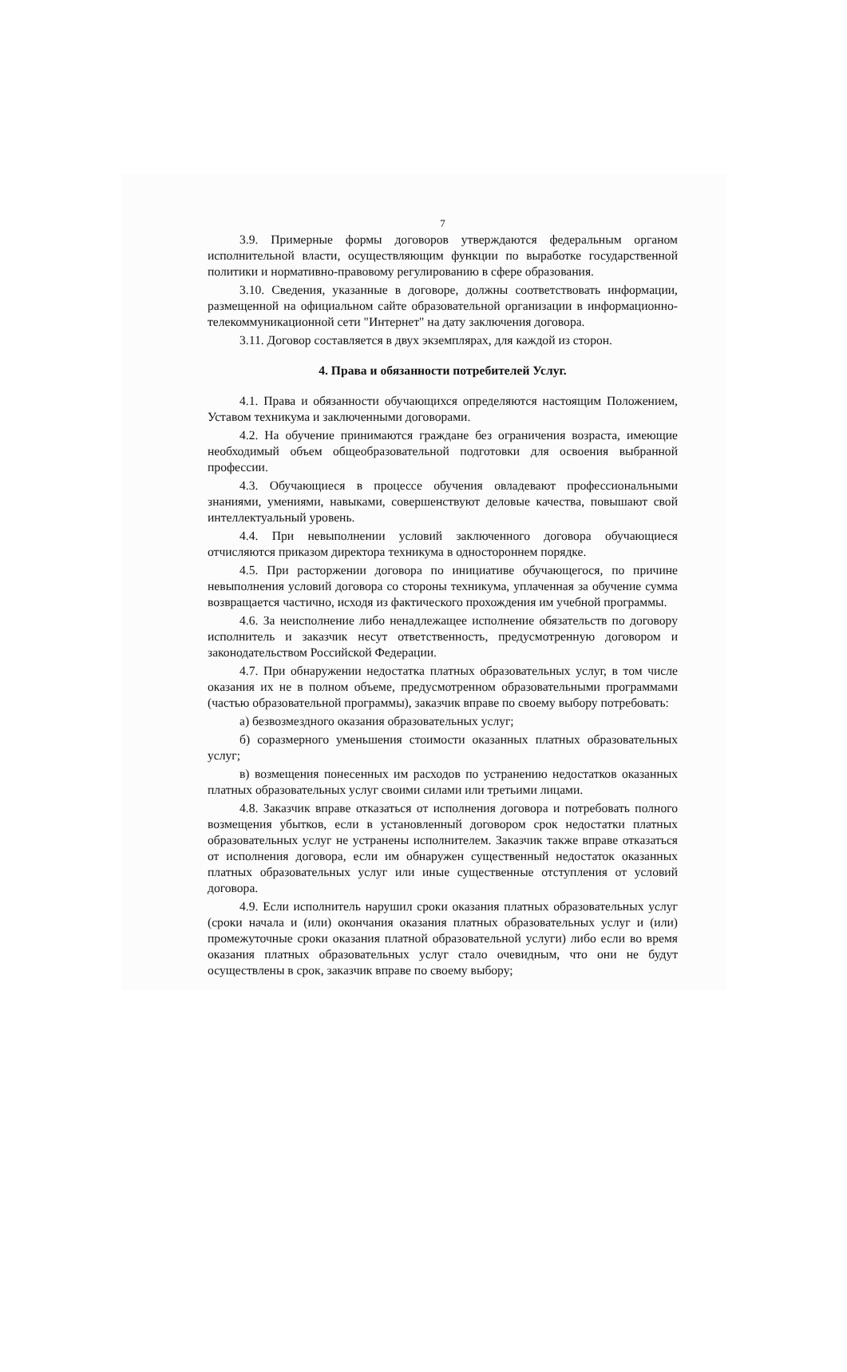7
3.9. Примерные формы договоров утверждаются федеральным органом исполнительной власти, осуществляющим функции по выработке государственной политики и нормативно-правовому регулированию в сфере образования.
3.10. Сведения, указанные в договоре, должны соответствовать информации, размещенной на официальном сайте образовательной организации в информационно-телекоммуникационной сети "Интернет" на дату заключения договора.
3.11. Договор составляется в двух экземплярах, для каждой из сторон.
4. Права и обязанности потребителей Услуг.
4.1. Права и обязанности обучающихся определяются настоящим Положением, Уставом техникума и заключенными договорами.
4.2. На обучение принимаются граждане без ограничения возраста, имеющие необходимый объем общеобразовательной подготовки для освоения выбранной профессии.
4.3. Обучающиеся в процессе обучения овладевают профессиональными знаниями, умениями, навыками, совершенствуют деловые качества, повышают свой интеллектуальный уровень.
4.4. При невыполнении условий заключенного договора обучающиеся отчисляются приказом директора техникума в одностороннем порядке.
4.5. При расторжении договора по инициативе обучающегося, по причине невыполнения условий договора со стороны техникума, уплаченная за обучение сумма возвращается частично, исходя из фактического прохождения им учебной программы.
4.6. За неисполнение либо ненадлежащее исполнение обязательств по договору исполнитель и заказчик несут ответственность, предусмотренную договором и законодательством Российской Федерации.
4.7. При обнаружении недостатка платных образовательных услуг, в том числе оказания их не в полном объеме, предусмотренном образовательными программами (частью образовательной программы), заказчик вправе по своему выбору потребовать:
а) безвозмездного оказания образовательных услуг;
б) соразмерного уменьшения стоимости оказанных платных образовательных услуг;
в) возмещения понесенных им расходов по устранению недостатков оказанных платных образовательных услуг своими силами или третьими лицами.
4.8. Заказчик вправе отказаться от исполнения договора и потребовать полного возмещения убытков, если в установленный договором срок недостатки платных образовательных услуг не устранены исполнителем. Заказчик также вправе отказаться от исполнения договора, если им обнаружен существенный недостаток оказанных платных образовательных услуг или иные существенные отступления от условий договора.
4.9. Если исполнитель нарушил сроки оказания платных образовательных услуг (сроки начала и (или) окончания оказания платных образовательных услуг и (или) промежуточные сроки оказания платной образовательной услуги) либо если во время оказания платных образовательных услуг стало очевидным, что они не будут осуществлены в срок, заказчик вправе по своему выбору;